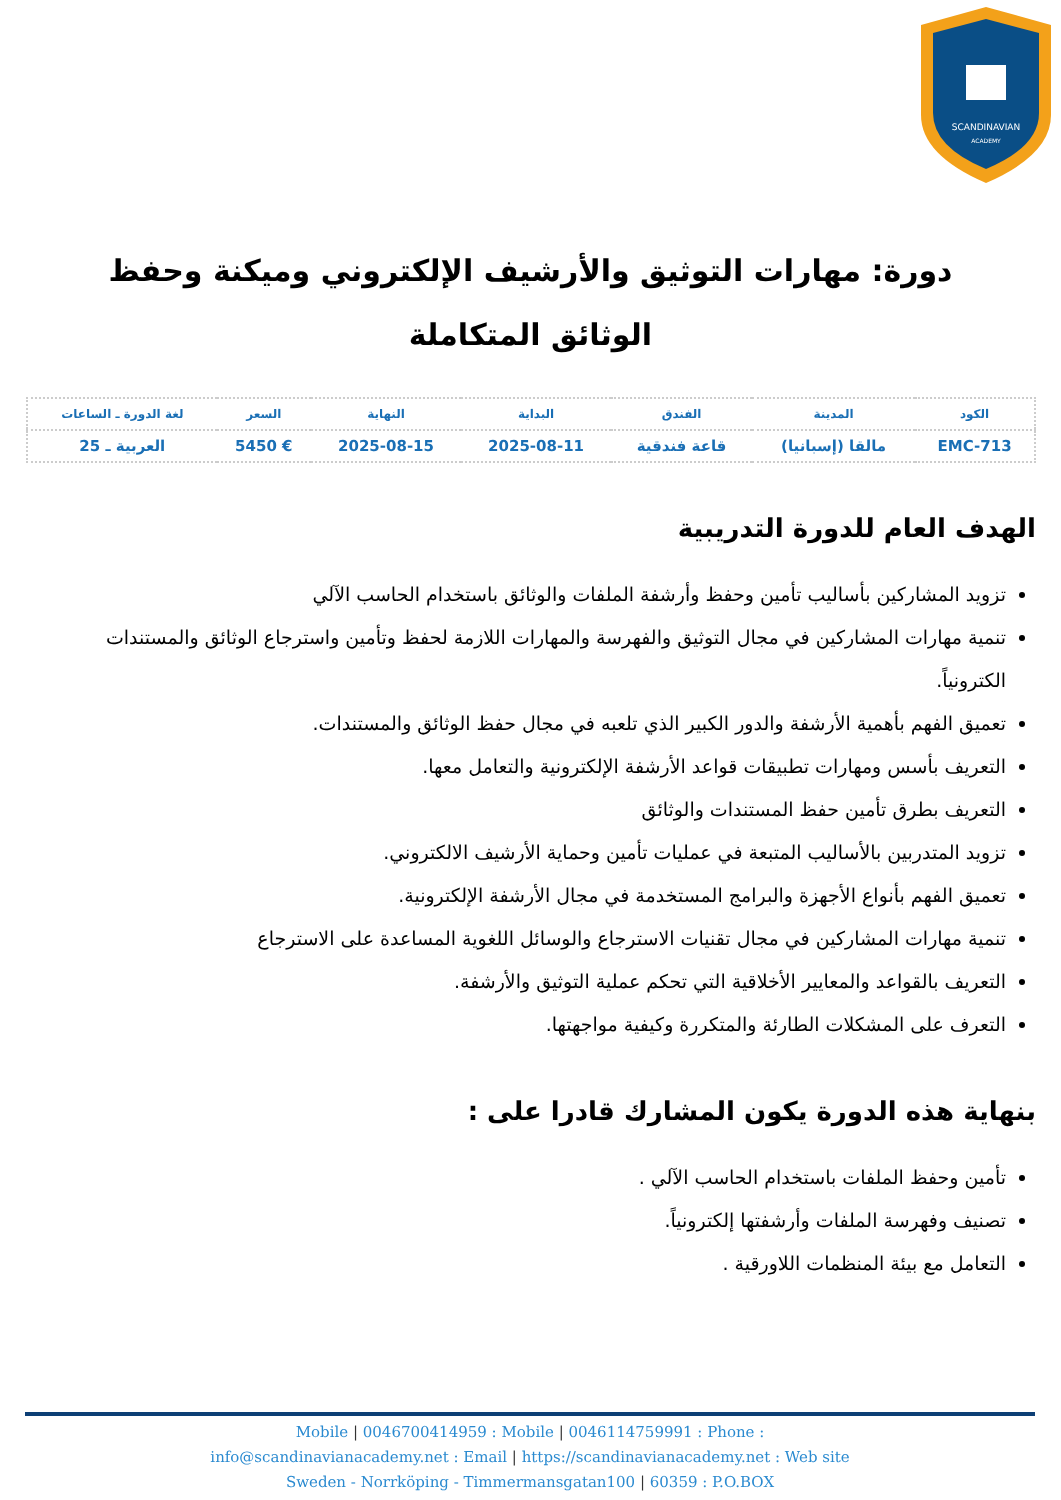SCANDINAVIAN
ACADEMY
دورة: مهارات التوثيق والأرشيف الإلكتروني وميكنة وحفظ الوثائق المتكاملة
| الكود | المدينة | الفندق | البداية | النهاية | السعر | لغة الدورة ـ الساعات |
| --- | --- | --- | --- | --- | --- | --- |
| EMC-713 | مالقا (إسبانيا) | قاعة فندقية | 2025-08-11 | 2025-08-15 | € 5450 | العربية ـ 25 |
الهدف العام للدورة التدريبية
تزويد المشاركين بأساليب تأمين وحفظ وأرشفة الملفات والوثائق باستخدام الحاسب الآلي
تنمية مهارات المشاركين في مجال التوثيق والفهرسة والمهارات اللازمة لحفظ وتأمين واسترجاع الوثائق والمستندات الكترونياً.
تعميق الفهم بأهمية الأرشفة والدور الكبير الذي تلعبه في مجال حفظ الوثائق والمستندات.
التعريف بأسس ومهارات تطبيقات قواعد الأرشفة الإلكترونية والتعامل معها.
التعريف بطرق تأمين حفظ المستندات والوثائق
تزويد المتدربين بالأساليب المتبعة في عمليات تأمين وحماية الأرشيف الالكتروني.
تعميق الفهم بأنواع الأجهزة والبرامج المستخدمة في مجال الأرشفة الإلكترونية.
تنمية مهارات المشاركين في مجال تقنيات الاسترجاع والوسائل اللغوية المساعدة على الاسترجاع
التعريف بالقواعد والمعايير الأخلاقية التي تحكم عملية التوثيق والأرشفة.
التعرف على المشكلات الطارئة والمتكررة وكيفية مواجهتها.
بنهاية هذه الدورة يكون المشارك قادرا على :
تأمين وحفظ الملفات باستخدام الحاسب الآلي .
تصنيف وفهرسة الملفات وأرشفتها إلكترونياً.
التعامل مع بيئة المنظمات اللاورقية .
Mobile | 0046700414959 : Mobile | 0046114759991 : Phone :
info@scandinavianacademy.net : Email | https://scandinavianacademy.net : Web site
Sweden - Norrköping - Timmermansgatan100 | 60359 : P.O.BOX